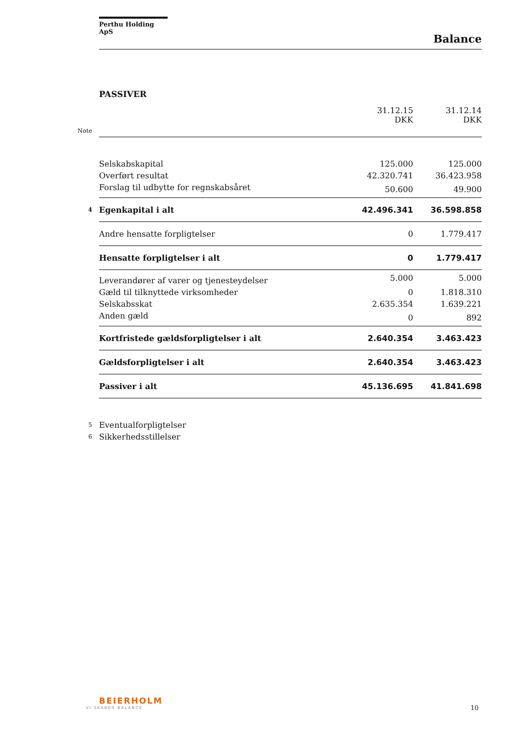Perthu Holding ApS
Balance
PASSIVER
| | | 31.12.15 DKK | 31.12.14 DKK |
| Note | | | |
| | Selskabskapital | 125.000 | 125.000 |
| | Overført resultat | 42.320.741 | 36.423.958 |
| | Forslag til udbytte for regnskabsåret | 50.600 | 49.900 |
| 4 | Egenkapital i alt | 42.496.341 | 36.598.858 |
| | Andre hensatte forpligtelser | 0 | 1.779.417 |
| | Hensatte forpligtelser i alt | 0 | 1.779.417 |
| | Leverandører af varer og tjenesteydelser | 5.000 | 5.000 |
| | Gæld til tilknyttede virksomheder | 0 | 1.818.310 |
| | Selskabsskat | 2.635.354 | 1.639.221 |
| | Anden gæld | 0 | 892 |
| | Kortfristede gældsforpligtelser i alt | 2.640.354 | 3.463.423 |
| | Gældsforpligtelser i alt | 2.640.354 | 3.463.423 |
| | Passiver i alt | 45.136.695 | 41.841.698 |
| 5 | Eventualforpligtelser | | |
| 6 | Sikkerhedsstillelser | | |
BEIERHOLM
VI SKABER BALANCE
10